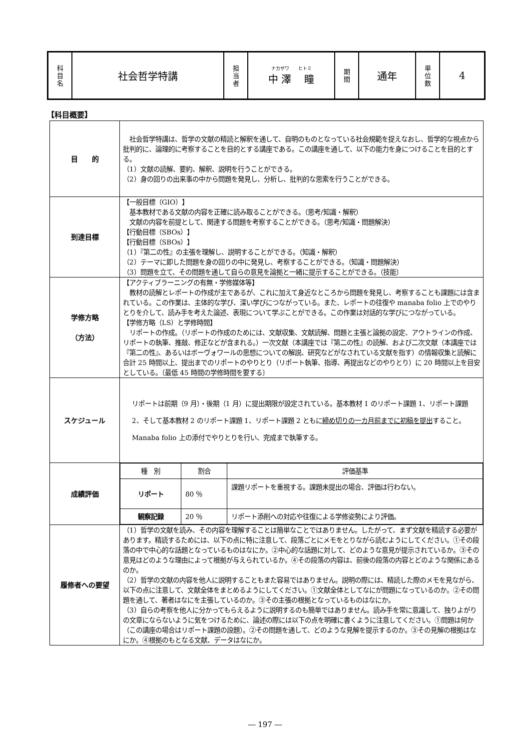| 科 目 名 | 社会哲学特講 | 担 当 者 | ナカザワ ヒトミ 中 澤 瞳 | 期 間 | 通年 | 単 位 数 | 4 |
【科目概要】
| 目 的 | 社会哲学特講は、哲学の文献の精読と解釈を通して、自明のものとなっている社会規範を捉えなおし、哲学的な視点から批判的に、論理的に考察することを目的とする講座である。この講座を通して、以下の能力を身につけることを目的とする。 （1）文献の読解、要約、解釈、説明を行うことができる。 （2）身の回りの出来事の中から問題を発見し、分析し、批判的な思索を行うことができる。 |
| 到達目標 | 【一般目標（GIO）】 基本教材である文献の内容を正確に読み取ることができる。（思考/知識・解釈） 文献の内容を前提として、関連する問題を考察することができる。（思考/知識・問題解決） 【行動目標（SBOs）】 【行動目標（SBOs）】 （1）『第二の性』の主張を理解し、説明することができる。（知識・解釈） （2）テーマに即した問題を身の回りの中に発見し、考察することができる。（知識・問題解決） （3）問題を立て、その問題を通して自らの意見を論拠と一緒に提示することができる。（技能） |
| 学修方略 （方法） | 【アクティブラーニングの有無・学修媒体等】 教材の読解とレポートの作成が主であるが、これに加えて身近なところから問題を発見し、考察することも課題には含まれている。この作業は、主体的な学び、深い学びにつながっている。また、レポートの往復や manaba folio 上でのやりとりを介して、読み手を考えた論述、表現について学ぶことができる。この作業は対話的な学びにつながっている。 【学修方略（LS）と学修時間】 リポートの作成。（リポートの作成のためには、文献収集、文献読解、問題と主張と論拠の設定、アウトラインの作成、リポートの執筆、推敲、修正などが含まれる。）一次文献（本講座では『第二の性』の読解、および二次文献（本講座では『第二の性』、あるいはボーヴォワールの思想についての解説、研究などがなされている文献を指す）の情報収集と読解に合計 25 時間以上、提出までのリポートのやりとり（リポート執筆、指導、再提出などのやりとり）に 20 時間以上を目安としている。〔最低 45 時間の学修時間を要する〕 |
| スケジュール | リポートは前期（9 月）・後期（1 月）に提出期限が設定されている。基本教材 1 のリポート課題 1、リポート課題 2、そして基本教材 2 のリポート課題 1、リポート課題 2 ともに 締め切りの一カ月前までに初稿を提出 すること。Manaba folio 上の添付でやりとりを行い、完成まで執筆する。 |
| 成績評価 | / 種 別 / 割合 / 評価基準 / / --- / --- / --- / / リポート / 80 ％ / 課題リポートを重視する。課題未提出の場合、評価は行わない。 / / 観察記録 / 20 ％ / リポート添削への対応や往復による学修姿勢により評価。 / |
| 履修者への要望 | （1）哲学の文献を読み、その内容を理解することは簡単なことではありません。したがって、まず文献を精読する必要があります。精読するためには、以下の点に特に注意して、段落ごとにメモをとりながら読むようにしてください。①その段落の中で中心的な話題となっているものはなにか。②中心的な話題に対して、どのような意見が提示されているか。③その意見はどのような理由によって根拠が与えられているか。④その段落の内容は、前後の段落の内容とどのような関係にあるのか。 （2）哲学の文献の内容を他人に説明することもまた容易ではありません。説明の際には、精読した際のメモを見ながら、以下の点に注意して、文献全体をまとめるようにしてください。①文献全体としてなにが問題になっているのか。②その問題を通して、著者はなにを主張しているのか。③その主張の根拠となっているものはなにか。 （3）自らの考察を他人に分かってもらえるように説明するのも簡単ではありません。読み手を常に意識して、独りよがりの文章にならないように気をつけるために、論述の際には以下の点を明確に書くように注意してください。①問題は何か（この講座の場合はリポート課題の設題）。②その問題を通して、どのような見解を提示するのか。③その見解の根拠はなにか。④根拠のもとなる文献、データはなにか。 |
― 197 ―